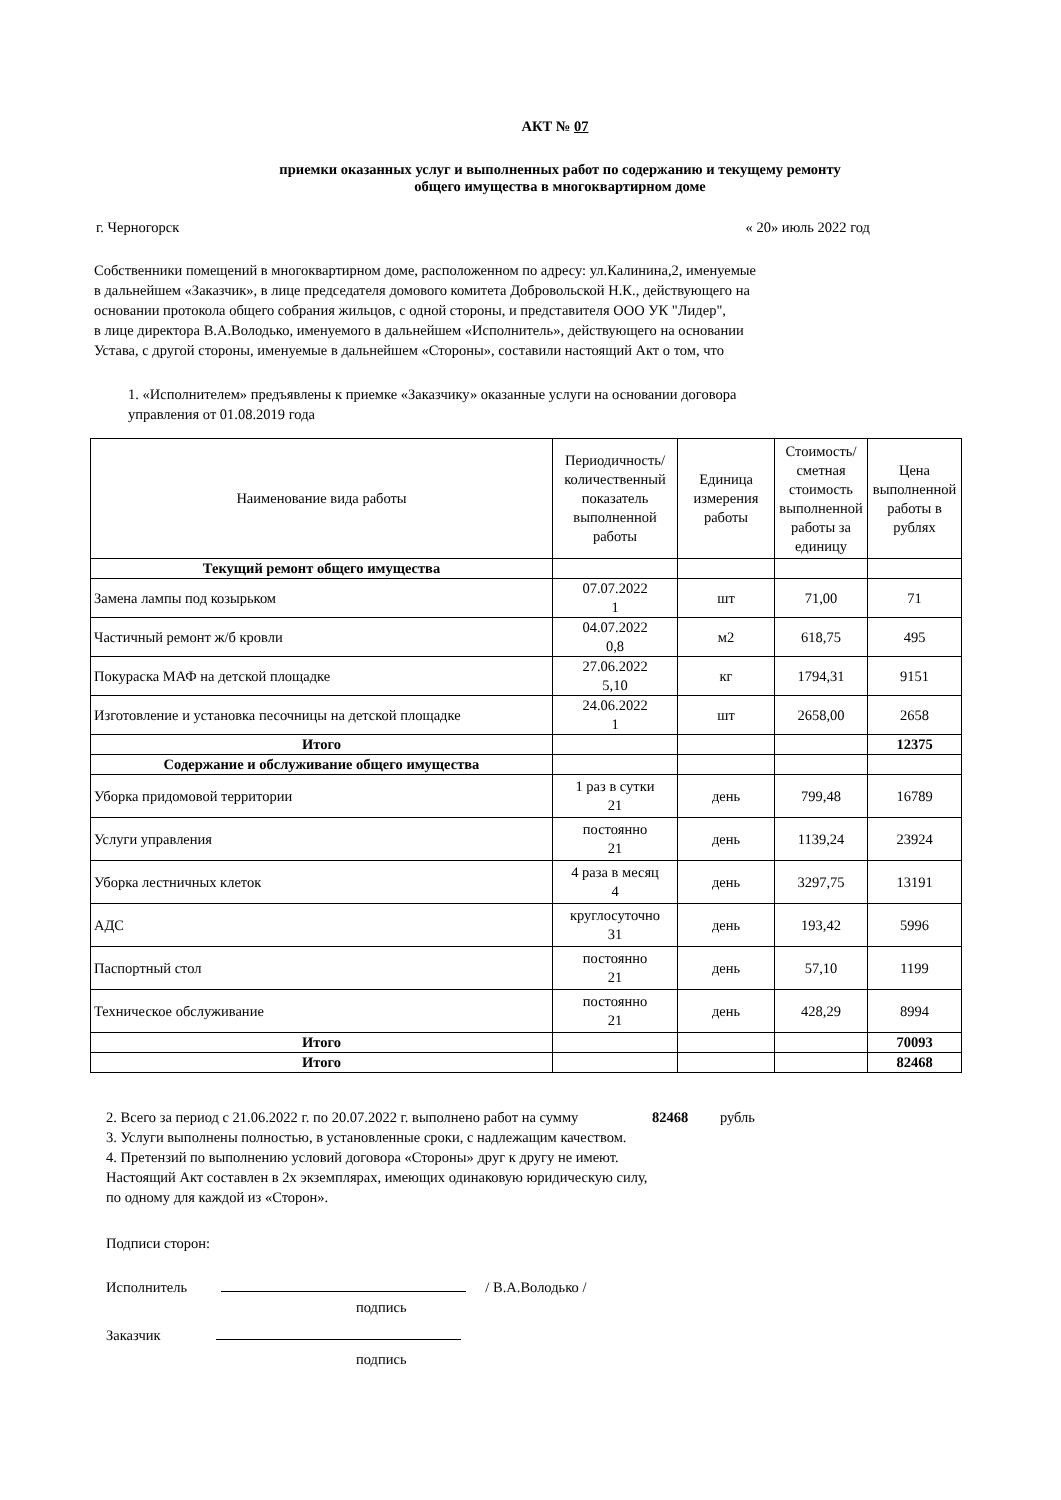АКТ № 07
приемки оказанных услуг и выполненных работ по содержанию и текущему ремонту
общего имущества в многоквартирном доме
г. Черногорск « 20» июль 2022 год
Собственники помещений в многоквартирном доме, расположенном по адресу: ул.Калинина,2, именуемые
в дальнейшем «Заказчик», в лице председателя домового комитета Добровольской Н.К., действующего на
основании протокола общего собрания жильцов, с одной стороны, и представителя ООО УК "Лидер",
в лице директора В.А.Володько, именуемого в дальнейшем «Исполнитель», действующего на основании
Устава, с другой стороны, именуемые в дальнейшем «Стороны», составили настоящий Акт о том, что
1. «Исполнителем» предъявлены к приемке «Заказчику» оказанные услуги на основании договора
управления от 01.08.2019 года
| Наименование вида работы | Периодичность/количественный показатель выполненной работы | Единица измерения работы | Стоимость/ сметная стоимость выполненной работы за единицу | Цена выполненной работы в рублях |
| Текущий ремонт общего имущества | | | | |
| Замена лампы под козырьком | 07.07.2022 1 | шт | 71,00 | 71 |
| Частичный ремонт ж/б кровли | 04.07.2022 0,8 | м2 | 618,75 | 495 |
| Покураска МАФ на детской площадке | 27.06.2022 5,10 | кг | 1794,31 | 9151 |
| Изготовление и установка песочницы на детской площадке | 24.06.2022 1 | шт | 2658,00 | 2658 |
| Итого | | | | 12375 |
| Содержание и обслуживание общего имущества | | | | |
| Уборка придомовой территории | 1 раз в сутки 21 | день | 799,48 | 16789 |
| Услуги управления | постоянно 21 | день | 1139,24 | 23924 |
| Уборка лестничных клеток | 4 раза в месяц 4 | день | 3297,75 | 13191 |
| АДС | круглосуточно 31 | день | 193,42 | 5996 |
| Паспортный стол | постоянно 21 | день | 57,10 | 1199 |
| Техническое обслуживание | постоянно 21 | день | 428,29 | 8994 |
| Итого | | | | 70093 |
| Итого | | | | 82468 |
2. Всего за период с 21.06.2022 г. по 20.07.2022 г. выполнено работ на сумму 82468 рубль
3. Услуги выполнены полностью, в установленные сроки, с надлежащим качеством.
4. Претензий по выполнению условий договора «Стороны» друг к другу не имеют.
Настоящий Акт составлен в 2х экземплярах, имеющих одинаковую юридическую силу,
по одному для каждой из «Сторон».
Подписи сторон:
Исполнитель / В.А.Володько /
подпись
Заказчик
подпись